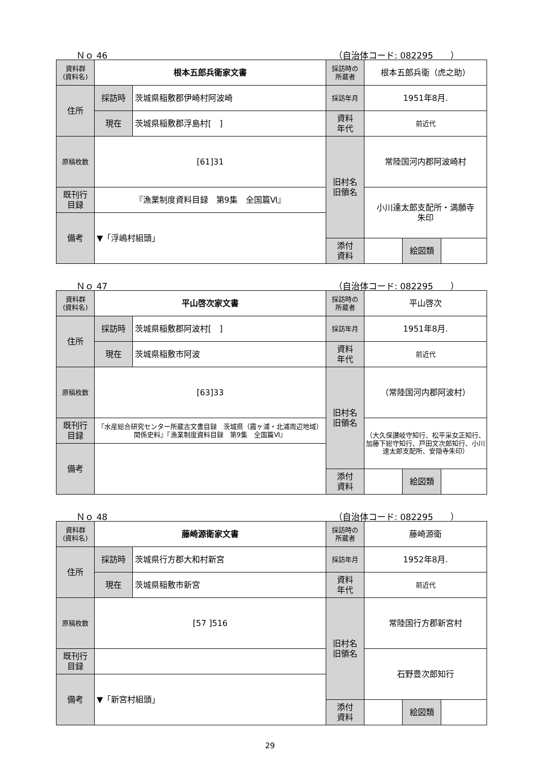Ｎｏ 46 （自治体コード: 082295　　）
| 資料群 (資料名) | 根本五郎兵衛家文書 | | 採訪時の 所蔵者 | 根本五郎兵衛（虎之助） | | |
| 住所 | 採訪時 | 茨城県稲敷郡伊崎村阿波崎 | 採訪年月 | 1951年8月. | | |
| | 現在 | 茨城県稲敷郡浮島村[ ] | 資料 年代 | 前近代 | | |
| 原稿枚数 | [61]31 | | 旧村名 旧領名 | 常陸国河内郡阿波崎村 | | |
| 既刊行 目録 | 『漁業制度資料目録 第9集 全国篇Ⅵ』 | | | 小川達太郎支配所・満願寺 朱印 | | |
| 備考 | ▼「浮嶋村組頭」 | | | | | |
| | | | 添付 資料 | | 絵図類 | |
Ｎｏ 47 （自治体コード: 082295　　）
| 資料群 (資料名) | 平山啓次家文書 | | 採訪時の 所蔵者 | 平山啓次 | | |
| 住所 | 採訪時 | 茨城県稲敷郡阿波村[ ] | 採訪年月 | 1951年8月. | | |
| | 現在 | 茨城県稲敷市阿波 | 資料 年代 | 前近代 | | |
| 原稿枚数 | [63]33 | | 旧村名 旧領名 | （常陸国河内郡阿波村） | | |
| 既刊行 目録 | 『水産総合研究センター所蔵古文書目録 茨城県（霞ヶ浦・北浦周辺地域）関係史料』『漁業制度資料目録 第9集 全国篇Ⅵ』 | | | （大久保讃岐守知行、松平采女正知行、加藤下総守知行、戸田文次郎知行、小川達太郎支配所、安隠寺朱印） | | |
| 備考 | | | | | | |
| | | | 添付 資料 | | 絵図類 | |
Ｎｏ 48 （自治体コード: 082295　　）
| 資料群 (資料名) | 藤崎源衛家文書 | | 採訪時の 所蔵者 | 藤崎源衛 | | |
| 住所 | 採訪時 | 茨城県行方郡大和村新宮 | 採訪年月 | 1952年8月. | | |
| | 現在 | 茨城県稲敷市新宮 | 資料 年代 | 前近代 | | |
| 原稿枚数 | [57 ]516 | | 旧村名 旧領名 | 常陸国行方郡新宮村 | | |
| 既刊行 目録 | | | | 石野豊次郎知行 | | |
| 備考 | ▼「新宮村組頭」 | | | | | |
| | | | 添付 資料 | | 絵図類 | |
29